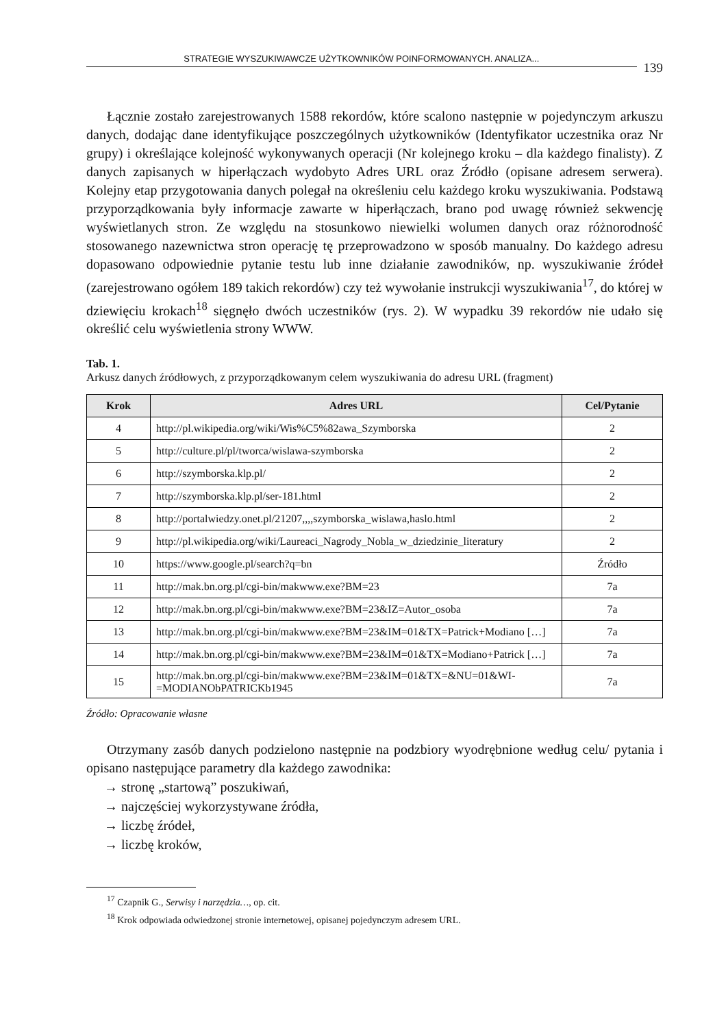STRATEGIE WYSZUKIWAWCZE UŻYTKOWNIKÓW POINFORMOWANYCH. ANALIZA...
139
Łącznie zostało zarejestrowanych 1588 rekordów, które scalono następnie w pojedynczym arkuszu danych, dodając dane identyfikujące poszczególnych użytkowników (Identyfikator uczestnika oraz Nr grupy) i określające kolejność wykonywanych operacji (Nr kolejnego kroku – dla każdego finalisty). Z danych zapisanych w hiperłączach wydobyto Adres URL oraz Źródło (opisane adresem serwera). Kolejny etap przygotowania danych polegał na określeniu celu każdego kroku wyszukiwania. Podstawą przyporządkowania były informacje zawarte w hiperłączach, brano pod uwagę również sekwencję wyświetlanych stron. Ze względu na stosunkowo niewielki wolumen danych oraz różnorodność stosowanego nazewnictwa stron operację tę przeprowadzono w sposób manualny. Do każdego adresu dopasowano odpowiednie pytanie testu lub inne działanie zawodników, np. wyszukiwanie źródeł (zarejestrowano ogółem 189 takich rekordów) czy też wywołanie instrukcji wyszukiwania<sup>17</sup>, do której w dziewięciu krokach<sup>18</sup> sięgnęło dwóch uczestników (rys. 2). W wypadku 39 rekordów nie udało się określić celu wyświetlenia strony WWW.
Tab. 1.
Arkusz danych źródłowych, z przyporządkowanym celem wyszukiwania do adresu URL (fragment)
| Krok | Adres URL | Cel/Pytanie |
| --- | --- | --- |
| 4 | http://pl.wikipedia.org/wiki/Wis%C5%82awa_Szymborska | 2 |
| 5 | http://culture.pl/pl/tworca/wislawa-szymborska | 2 |
| 6 | http://szymborska.klp.pl/ | 2 |
| 7 | http://szymborska.klp.pl/ser-181.html | 2 |
| 8 | http://portalwiedzy.onet.pl/21207,,,,szymborska_wislawa,haslo.html | 2 |
| 9 | http://pl.wikipedia.org/wiki/Laureaci_Nagrody_Nobla_w_dziedzinie_literatury | 2 |
| 10 | https://www.google.pl/search?q=bn | Źródło |
| 11 | http://mak.bn.org.pl/cgi-bin/makwww.exe?BM=23 | 7a |
| 12 | http://mak.bn.org.pl/cgi-bin/makwww.exe?BM=23&IZ=Autor_osoba | 7a |
| 13 | http://mak.bn.org.pl/cgi-bin/makwww.exe?BM=23&IM=01&TX=Patrick+Modiano […] | 7a |
| 14 | http://mak.bn.org.pl/cgi-bin/makwww.exe?BM=23&IM=01&TX=Modiano+Patrick […] | 7a |
| 15 | http://mak.bn.org.pl/cgi-bin/makwww.exe?BM=23&IM=01&TX=&NU=01&WI-=MODIANObPATRICKb1945 | 7a |
Źródło: Opracowanie własne
Otrzymany zasób danych podzielono następnie na podzbiory wyodrębnione według celu/ pytania i opisano następujące parametry dla każdego zawodnika:
→ stronę „startową” poszukiwań,
→ najczęściej wykorzystywane źródła,
→ liczbę źródeł,
→ liczbę kroków,
<sup>17</sup> Czapnik G., Serwisy i narzędzia…, op. cit.
<sup>18</sup> Krok odpowiada odwiedzonej stronie internetowej, opisanej pojedynczym adresem URL.